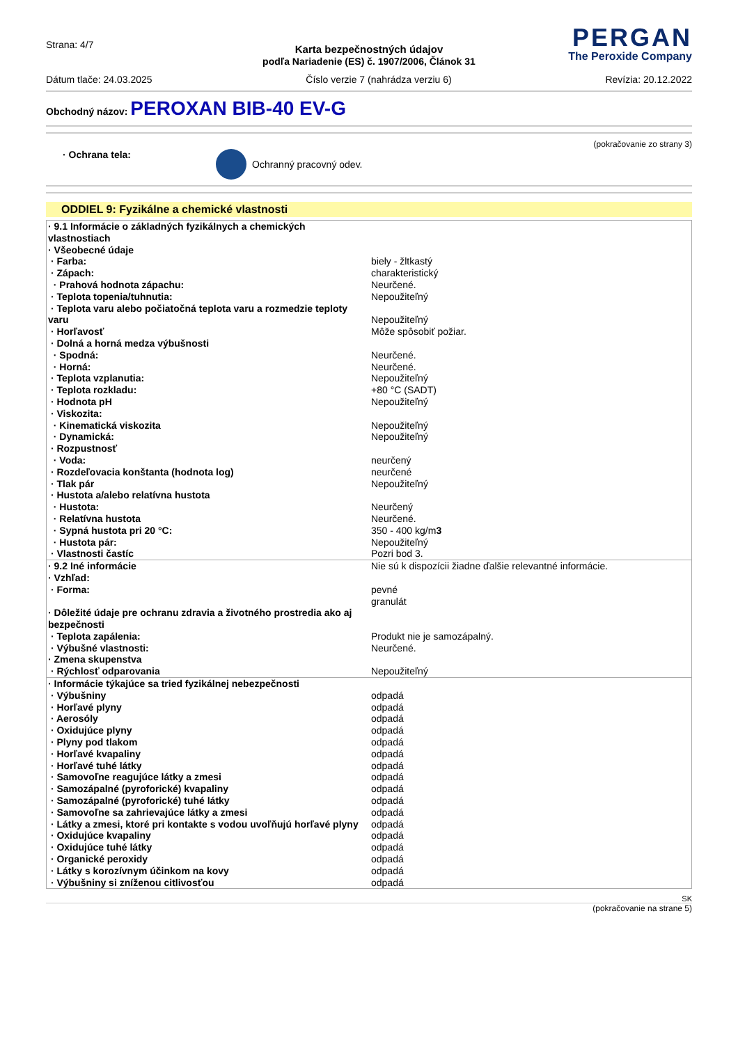Strana: 4/7
PERGAN
The Peroxide Company
Karta bezpečnostných údajov
podľa Nariadenie (ES) č. 1907/2006, Článok 31
Dátum tlače: 24.03.2025 Číslo verzie 7 (nahrádza verziu 6) Revízia: 20.12.2022
Obchodný názov: PEROXAN BIB-40 EV-G
(pokračovanie zo strany 3)
· Ochrana tela: Ochranný pracovný odev.
ODDIEL 9: Fyzikálne a chemické vlastnosti
| · 9.1 Informácie o základných fyzikálnych a chemických vlastnostiach | |
| · Všeobecné údaje | |
| · Farba: | biely - žltkastý |
| · Zápach: | charakteristický |
| · Prahová hodnota zápachu: | Neurčené. |
| · Teplota topenia/tuhnutia: | Nepoužiteľný |
| · Teplota varu alebo počiatočná teplota varu a rozmedzie teploty varu | Nepoužiteľný |
| · Horľavosť | Môže spôsobiť požiar. |
| · Dolná a horná medza výbušnosti | |
| · Spodná: | Neurčené. |
| · Horná: | Neurčené. |
| · Teplota vzplanutia: | Nepoužiteľný |
| · Teplota rozkladu: | +80 °C (SADT) |
| · Hodnota pH | Nepoužiteľný |
| · Viskozita: | |
| · Kinematická viskozita | Nepoužiteľný |
| · Dynamická: | Nepoužiteľný |
| · Rozpustnosť | |
| · Voda: | neurčený |
| · Rozdeľovacia konštanta (hodnota log) | neurčené |
| · Tlak pár | Nepoužiteľný |
| · Hustota a/alebo relatívna hustota | |
| · Hustota: | Neurčený |
| · Relatívna hustota | Neurčené. |
| · Sypná hustota pri 20 °C: | 350 - 400 kg/m 3 |
| · Hustota pár: | Nepoužiteľný |
| · Vlastnosti častíc | Pozri bod 3. |
| · 9.2 Iné informácie | Nie sú k dispozícii žiadne ďalšie relevantné informácie. |
| · Vzhľad: | |
| · Forma: | pevné granulát |
| · Dôležité údaje pre ochranu zdravia a životného prostredia ako aj bezpečnosti | |
| · Teplota zapálenia: | Produkt nie je samozápalný. |
| · Výbušné vlastnosti: | Neurčené. |
| · Zmena skupenstva | |
| · Rýchlosť odparovania | Nepoužiteľný |
| · Informácie týkajúce sa tried fyzikálnej nebezpečnosti | |
| · Výbušniny | odpadá |
| · Horľavé plyny | odpadá |
| · Aerosóly | odpadá |
| · Oxidujúce plyny | odpadá |
| · Plyny pod tlakom | odpadá |
| · Horľavé kvapaliny | odpadá |
| · Horľavé tuhé látky | odpadá |
| · Samovoľne reagujúce látky a zmesi | odpadá |
| · Samozápalné (pyroforické) kvapaliny | odpadá |
| · Samozápalné (pyroforické) tuhé látky | odpadá |
| · Samovoľne sa zahrievajúce látky a zmesi | odpadá |
| · Látky a zmesi, ktoré pri kontakte s vodou uvoľňujú horľavé plyny | odpadá |
| · Oxidujúce kvapaliny | odpadá |
| · Oxidujúce tuhé látky | odpadá |
| · Organické peroxidy | odpadá |
| · Látky s korozívnym účinkom na kovy | odpadá |
| · Výbušniny si zníženou citlivosťou | odpadá |
SK
(pokračovanie na strane 5)